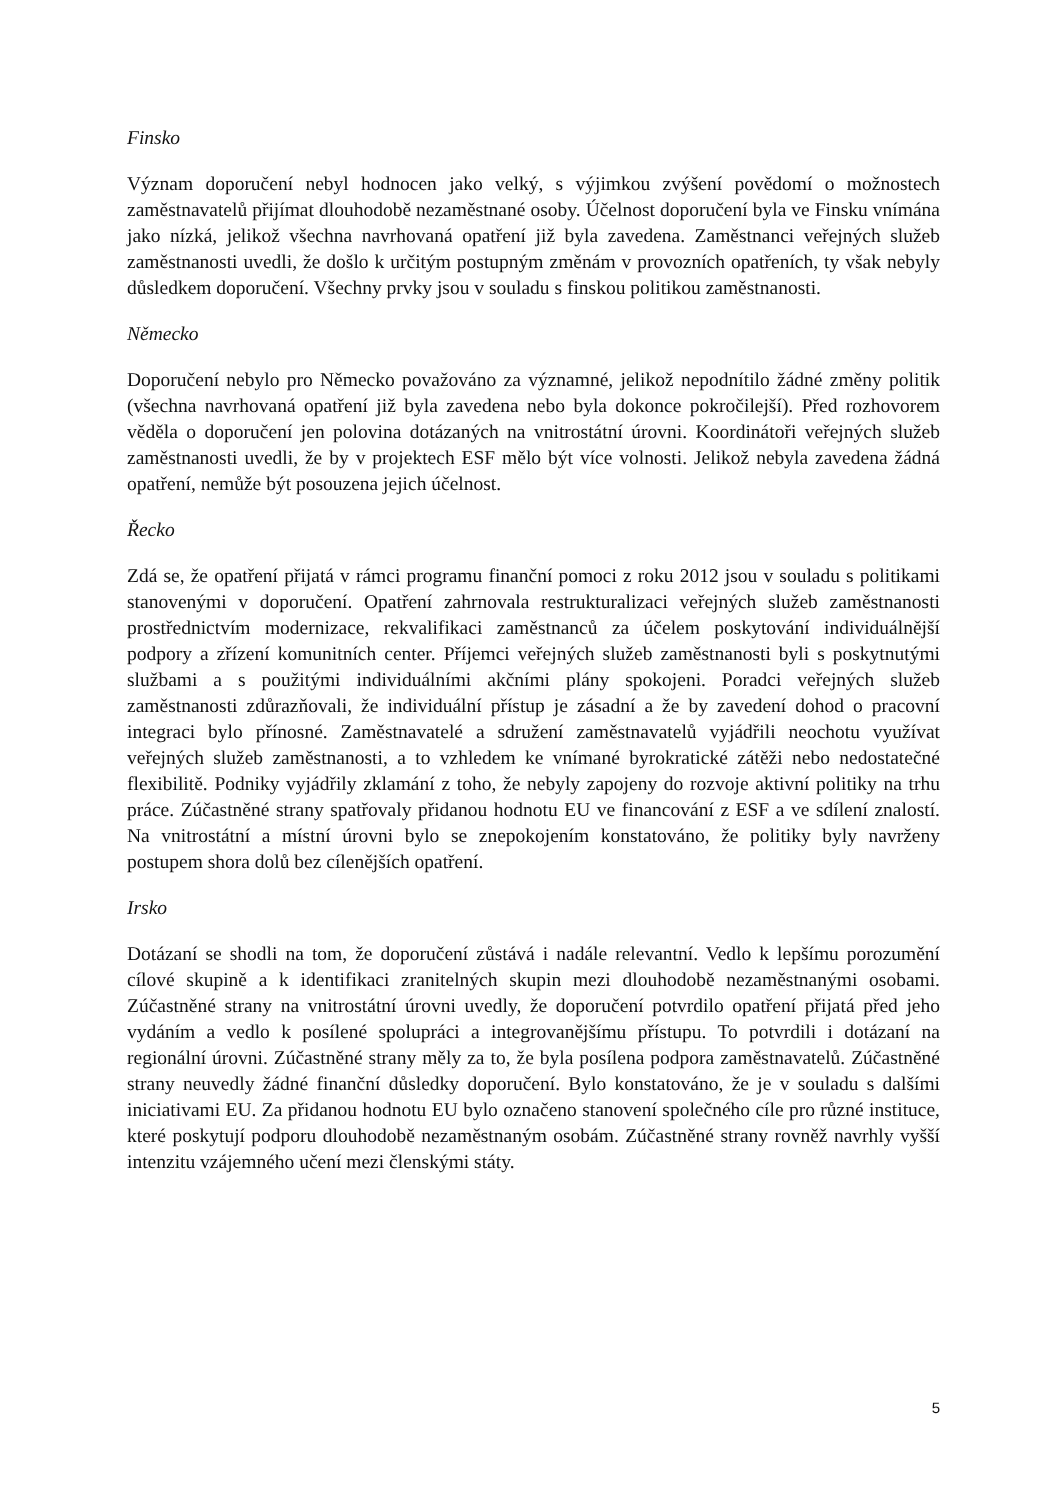Finsko
Význam doporučení nebyl hodnocen jako velký, s výjimkou zvýšení povědomí o možnostech zaměstnavatelů přijímat dlouhodobě nezaměstnané osoby. Účelnost doporučení byla ve Finsku vnímána jako nízká, jelikož všechna navrhovaná opatření již byla zavedena. Zaměstnanci veřejných služeb zaměstnanosti uvedli, že došlo k určitým postupným změnám v provozních opatřeních, ty však nebyly důsledkem doporučení. Všechny prvky jsou v souladu s finskou politikou zaměstnanosti.
Německo
Doporučení nebylo pro Německo považováno za významné, jelikož nepodnítilo žádné změny politik (všechna navrhovaná opatření již byla zavedena nebo byla dokonce pokročilejší). Před rozhovorem věděla o doporučení jen polovina dotázaných na vnitrostátní úrovni. Koordinátoři veřejných služeb zaměstnanosti uvedli, že by v projektech ESF mělo být více volnosti. Jelikož nebyla zavedena žádná opatření, nemůže být posouzena jejich účelnost.
Řecko
Zdá se, že opatření přijatá v rámci programu finanční pomoci z roku 2012 jsou v souladu s politikami stanovenými v doporučení. Opatření zahrnovala restrukturalizaci veřejných služeb zaměstnanosti prostřednictvím modernizace, rekvalifikaci zaměstnanců za účelem poskytování individuálnější podpory a zřízení komunitních center. Příjemci veřejných služeb zaměstnanosti byli s poskytnutými službami a s použitými individuálními akčními plány spokojeni. Poradci veřejných služeb zaměstnanosti zdůrazňovali, že individuální přístup je zásadní a že by zavedení dohod o pracovní integraci bylo přínosné. Zaměstnavatelé a sdružení zaměstnavatelů vyjádřili neochotu využívat veřejných služeb zaměstnanosti, a to vzhledem ke vnímané byrokratické zátěži nebo nedostatečné flexibilitě. Podniky vyjádřily zklamání z toho, že nebyly zapojeny do rozvoje aktivní politiky na trhu práce. Zúčastněné strany spatřovaly přidanou hodnotu EU ve financování z ESF a ve sdílení znalostí. Na vnitrostátní a místní úrovni bylo se znepokojením konstatováno, že politiky byly navrženy postupem shora dolů bez cílenějších opatření.
Irsko
Dotázaní se shodli na tom, že doporučení zůstává i nadále relevantní. Vedlo k lepšímu porozumění cílové skupině a k identifikaci zranitelných skupin mezi dlouhodobě nezaměstnanými osobami. Zúčastněné strany na vnitrostátní úrovni uvedly, že doporučení potvrdilo opatření přijatá před jeho vydáním a vedlo k posílené spolupráci a integrovanějšímu přístupu. To potvrdili i dotázaní na regionální úrovni. Zúčastněné strany měly za to, že byla posílena podpora zaměstnavatelů. Zúčastněné strany neuvedly žádné finanční důsledky doporučení. Bylo konstatováno, že je v souladu s dalšími iniciativami EU. Za přidanou hodnotu EU bylo označeno stanovení společného cíle pro různé instituce, které poskytují podporu dlouhodobě nezaměstnaným osobám. Zúčastněné strany rovněž navrhly vyšší intenzitu vzájemného učení mezi členskými státy.
5